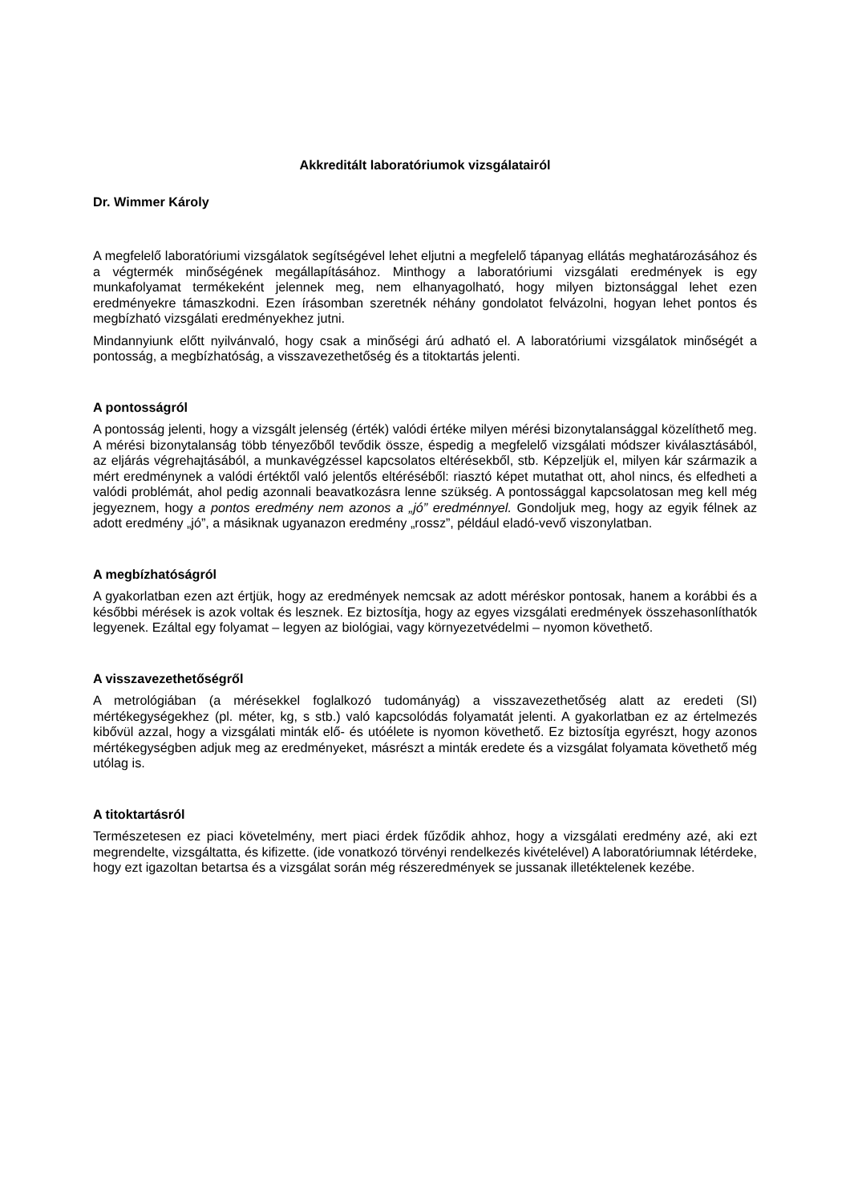Akkreditált laboratóriumok vizsgálatairól
Dr. Wimmer Károly
A megfelelő laboratóriumi vizsgálatok segítségével lehet eljutni a megfelelő tápanyag ellátás meghatározásához és a végtermék minőségének megállapításához. Minthogy a laboratóriumi vizsgálati eredmények is egy munkafolyamat termékeként jelennek meg, nem elhanyagolható, hogy milyen biztonsággal lehet ezen eredményekre támaszkodni. Ezen írásomban szeretnék néhány gondolatot felvázolni, hogyan lehet pontos és megbízható vizsgálati eredményekhez jutni.
Mindannyiunk előtt nyilvánvaló, hogy csak a minőségi árú adható el. A laboratóriumi vizsgálatok minőségét a pontosság, a megbízhatóság, a visszavezethetőség és a titoktartás jelenti.
A pontosságról
A pontosság jelenti, hogy a vizsgált jelenség (érték) valódi értéke milyen mérési bizonytalansággal közelíthető meg. A mérési bizonytalanság több tényezőből tevődik össze, éspedig a megfelelő vizsgálati módszer kiválasztásából, az eljárás végrehajtásából, a munkavégzéssel kapcsolatos eltérésekből, stb. Képzeljük el, milyen kár származik a mért eredménynek a valódi értéktől való jelentős eltéréséből: riasztó képet mutathat ott, ahol nincs, és elfedheti a valódi problémát, ahol pedig azonnali beavatkozásra lenne szükség. A pontossággal kapcsolatosan meg kell még jegyeznem, hogy a pontos eredmény nem azonos a „jó” eredménnyel. Gondoljuk meg, hogy az egyik félnek az adott eredmény „jó”, a másiknak ugyanazon eredmény „rossz”, például eladó-vevő viszonylatban.
A megbízhatóságról
A gyakorlatban ezen azt értjük, hogy az eredmények nemcsak az adott méréskor pontosak, hanem a korábbi és a későbbi mérések is azok voltak és lesznek. Ez biztosítja, hogy az egyes vizsgálati eredmények összehasonlíthatók legyenek. Ezáltal egy folyamat – legyen az biológiai, vagy környezetvédelmi – nyomon követhető.
A visszavezethetőségről
A metrológiában (a mérésekkel foglalkozó tudományág) a visszavezethetőség alatt az eredeti (SI) mértékegységekhez (pl. méter, kg, s stb.) való kapcsolódás folyamatát jelenti. A gyakorlatban ez az értelmezés kibővül azzal, hogy a vizsgálati minták elő- és utóélete is nyomon követhető. Ez biztosítja egyrészt, hogy azonos mértékegységben adjuk meg az eredményeket, másrészt a minták eredete és a vizsgálat folyamata követhető még utólag is.
A titoktartásról
Természetesen ez piaci követelmény, mert piaci érdek fűződik ahhoz, hogy a vizsgálati eredmény azé, aki ezt megrendelte, vizsgáltatta, és kifizette. (ide vonatkozó törvényi rendelkezés kivételével) A laboratóriumnak létérdeke, hogy ezt igazoltan betartsa és a vizsgálat során még részeredmények se jussanak illetéktelenek kezébe.